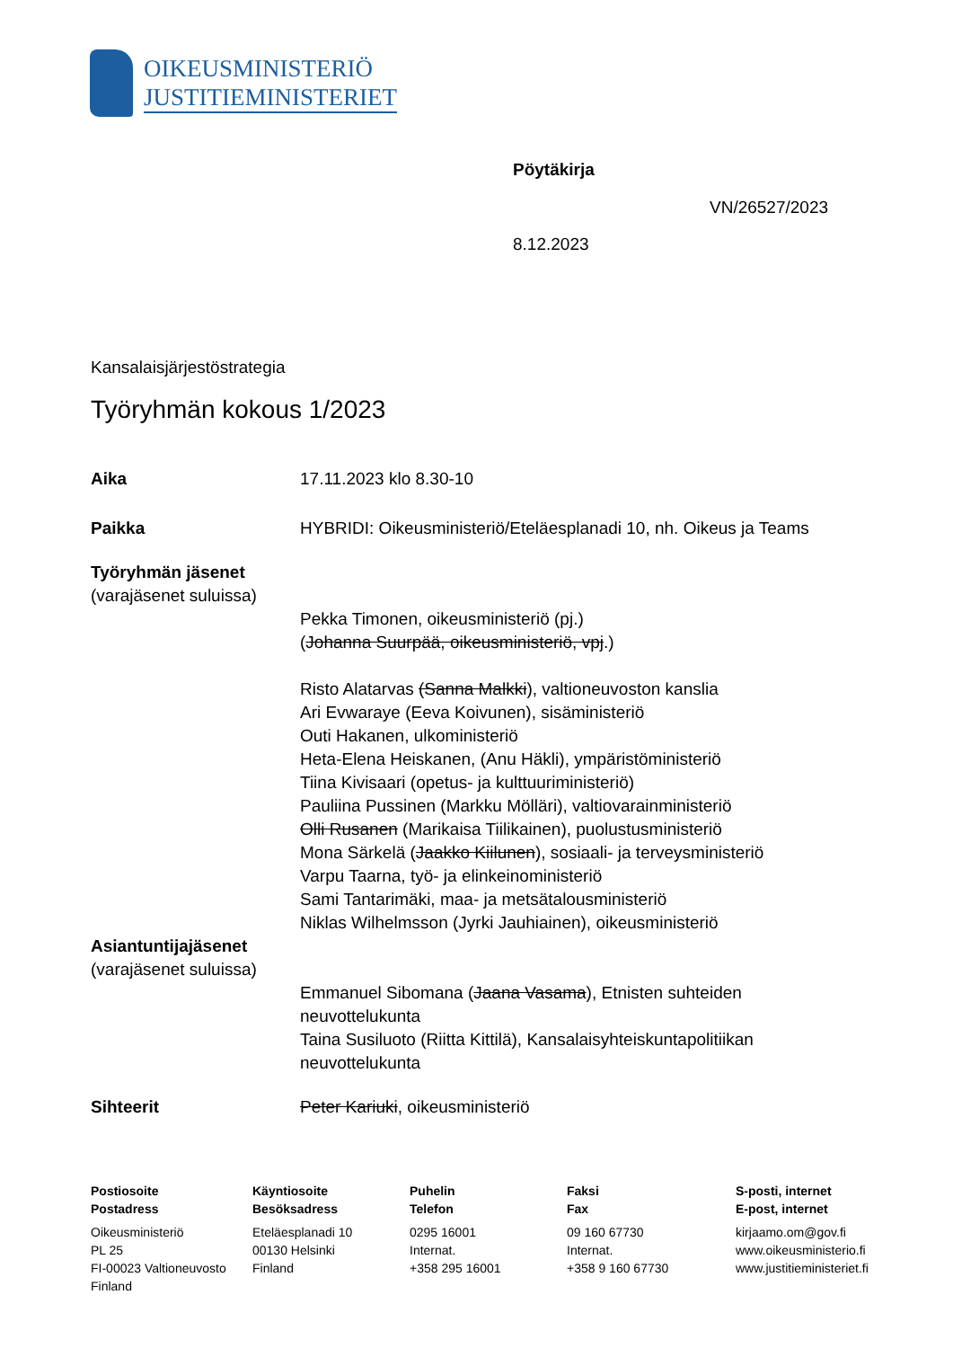OIKEUSMINISTERIÖ
JUSTITIEMINISTERIET
Pöytäkirja
VN/26527/2023
8.12.2023
Kansalaisjärjestöstrategia
Työryhmän kokous 1/2023
Aika 17.11.2023 klo 8.30-10
Paikka HYBRIDI: Oikeusministeriö/Eteläesplanadi 10, nh. Oikeus ja Teams
Työryhmän jäsenet
(varajäsenet suluissa)
Pekka Timonen, oikeusministeriö (pj.)
(Johanna Suurpää, oikeusministeriö, vpj.)
Risto Alatarvas (Sanna Malkki), valtioneuvoston kanslia
Ari Evwaraye (Eeva Koivunen), sisäministeriö
Outi Hakanen, ulkoministeriö
Heta-Elena Heiskanen, (Anu Häkli), ympäristöministeriö
Tiina Kivisaari (opetus- ja kulttuuriministeriö)
Pauliina Pussinen (Markku Mölläri), valtiovarainministeriö
Olli Rusanen (Marikaisa Tiilikainen), puolustusministeriö
Mona Särkelä (Jaakko Kiilunen), sosiaali- ja terveysministeriö
Varpu Taarna, työ- ja elinkeinoministeriö
Sami Tantarimäki, maa- ja metsätalousministeriö
Niklas Wilhelmsson (Jyrki Jauhiainen), oikeusministeriö
Asiantuntijajäsenet
(varajäsenet suluissa)
Emmanuel Sibomana (Jaana Vasama), Etnisten suhteiden
neuvottelukunta
Taina Susiluoto (Riitta Kittilä), Kansalaisyhteiskuntapolitiikan
neuvottelukunta
Sihteerit Peter Kariuki, oikeusministeriö
Postiosoite
Postadress
Oikeusministeriö
PL 25
FI-00023 Valtioneuvosto
Finland
Käyntiosoite
Besöksadress
Eteläesplanadi 10
00130 Helsinki
Finland
Puhelin
Telefon
0295 16001
Internat.
+358 295 16001
Faksi
Fax
09 160 67730
Internat.
+358 9 160 67730
S-posti, internet
E-post, internet
kirjaamo.om@gov.fi
www.oikeusministerio.fi
www.justitieministeriet.fi